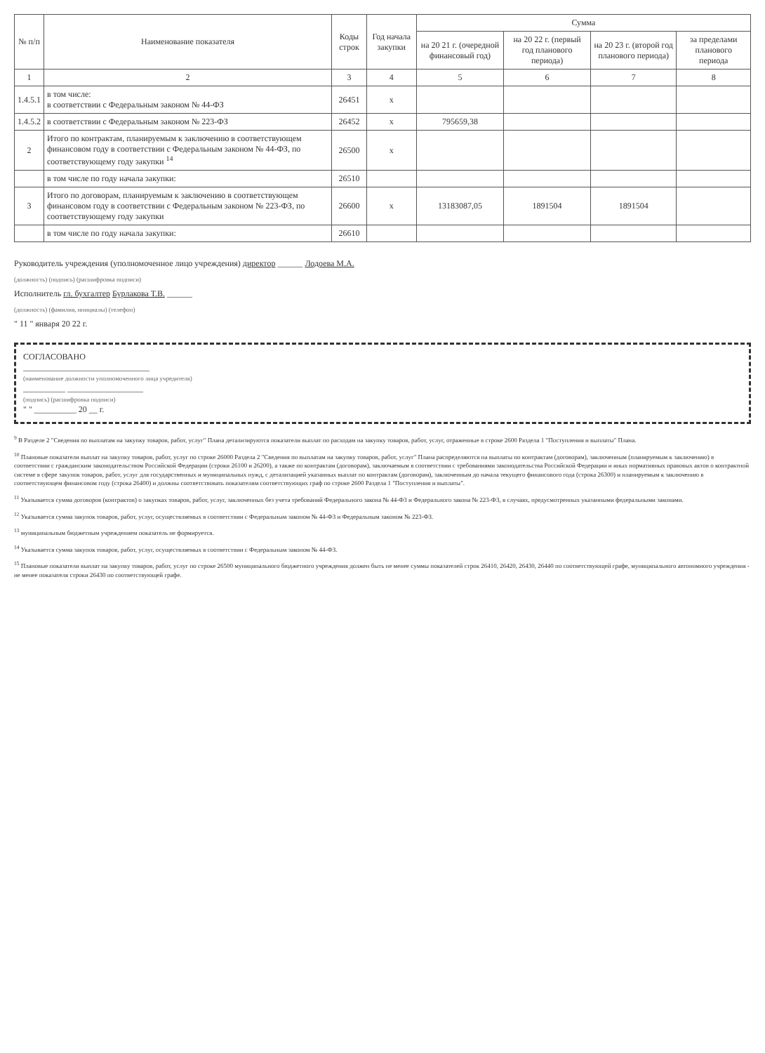| № п/п | Наименование показателя | Коды строк | Год начала закупки | Сумма | | | |
| --- | --- | --- | --- | --- | --- | --- | --- |
| | | | | на 20 21 г. (очередной финансовый год) | на 20 22 г. (первый год планового периода) | на 20 23 г. (второй год планового периода) | за пределами планового периода |
| 1 | 2 | 3 | 4 | 5 | 6 | 7 | 8 |
| 1.4.5.1 | в том числе: в соответствии с Федеральным законом № 44-ФЗ | 26451 | x | | | | |
| 1.4.5.2 | в соответствии с Федеральным законом № 223-ФЗ | 26452 | x | 795659,38 | | | |
| 2 | Итого по контрактам, планируемым к заключению в соответствующем финансовом году в соответствии с Федеральным законом № 44-ФЗ, по соответствующему году закупки <sup>14</sup> | 26500 | x | | | | |
| | в том числе по году начала закупки: | 26510 | | | | | |
| 3 | Итого по договорам, планируемым к заключению в соответствующем финансовом году в соответствии с Федеральным законом № 223-ФЗ, по соответствующему году закупки | 26600 | x | 13183087,05 | 1891504 | 1891504 | |
| | в том числе по году начала закупки: | 26610 | | | | | |
Руководитель учреждения (уполномоченное лицо учреждения) директор ______ Лодоева М.А.
(должность) (подпись) (расшифровка подписи)
Исполнитель гл. бухгалтер Бурлакова Т.В. ______
(должность) (фамилия, инициалы) (телефон)
" 11 " января 20 22 г.
СОГЛАСОВАНО
______________________________
(наименование должности уполномоченного лица учредителя)
__________ __________________
(подпись) (расшифровка подписи)
" " __________ 20 __ г.
<sup>9</sup> В Разделе 2 "Сведения по выплатам на закупку товаров, работ, услуг" Плана детализируются показатели выплат по расходам на закупку товаров, работ, услуг, отраженные в строке 2600 Раздела 1 "Поступления и выплаты" Плана.
<sup>10</sup> Плановые показатели выплат на закупку товаров, работ, услуг по строке 26000 Раздела 2 "Сведения по выплатам на закупку товаров, работ, услуг" Плана распределяются на выплаты по контрактам (договорам), заключенным (планируемым к заключению) в соответствии с гражданским законодательством Российской Федерации (строки 26100 и 26200), а также по контрактам (договорам), заключаемым в соответствии с требованиями законодательства Российской Федерации и иных нормативных правовых актов о контрактной системе в сфере закупок товаров, работ, услуг для государственных и муниципальных нужд, с детализацией указанных выплат по контрактам (договорам), заключенным до начала текущего финансового года (строка 26300) и планируемым к заключению в соответствующем финансовом году (строка 26400) и должны соответствовать показателям соответствующих граф по строке 2600 Раздела 1 "Поступления и выплаты".
<sup>11</sup> Указывается сумма договоров (контрактов) о закупках товаров, работ, услуг, заключенных без учета требований Федерального закона № 44-ФЗ и Федерального закона № 223-ФЗ, в случаях, предусмотренных указанными федеральными законами.
<sup>12</sup> Указывается сумма закупок товаров, работ, услуг, осуществляемых в соответствии с Федеральным законом № 44-ФЗ и Федеральным законом № 223-ФЗ.
<sup>13</sup> муниципальным бюджетным учреждением показатель не формируется.
<sup>14</sup> Указывается сумма закупок товаров, работ, услуг, осуществляемых в соответствии с Федеральным законом № 44-ФЗ.
<sup>15</sup> Плановые показатели выплат на закупку товаров, работ, услуг по строке 26500 муниципального бюджетного учреждения должен быть не менее суммы показателей строк 26410, 26420, 26430, 26440 по соответствующей графе, муниципального автономного учреждения - не менее показателя строки 26430 по соответствующей графе.